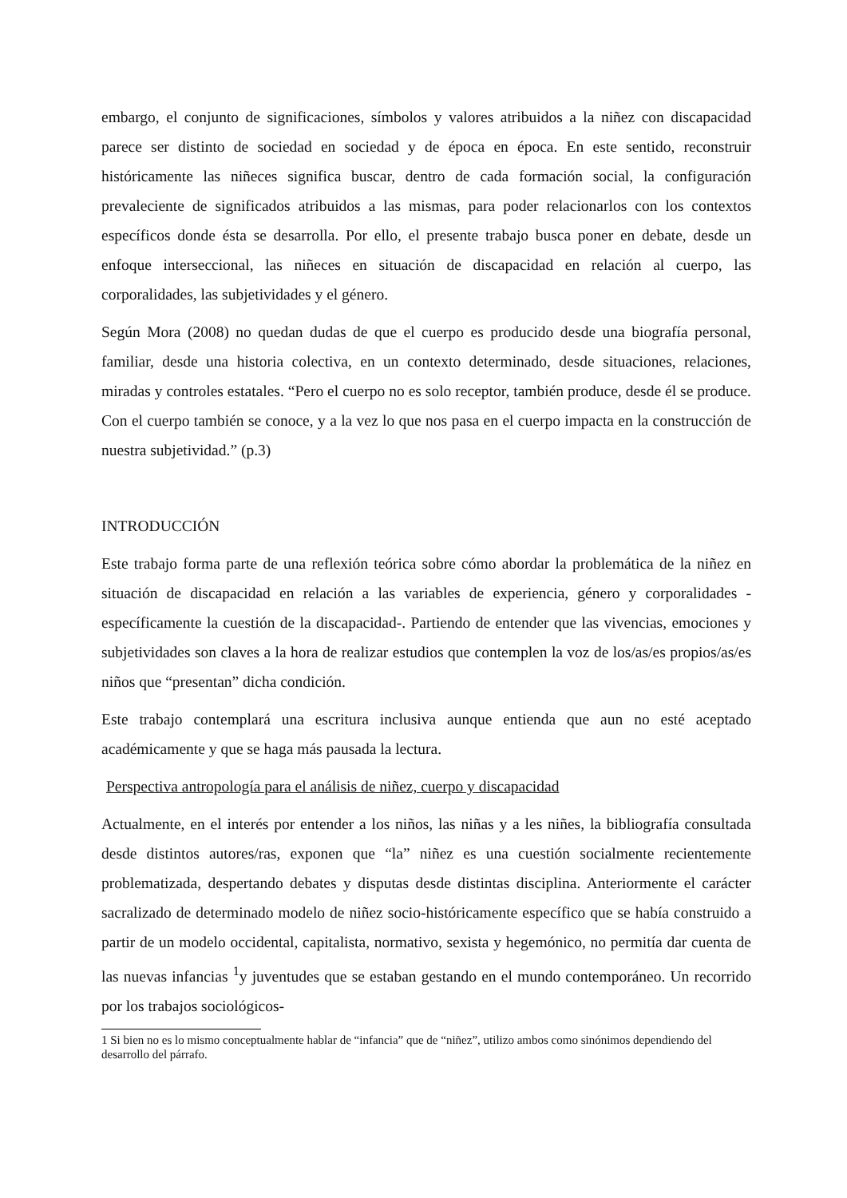embargo, el conjunto de significaciones, símbolos y valores atribuidos a la niñez con discapacidad parece ser distinto de sociedad en sociedad y de época en época. En este sentido, reconstruir históricamente las niñeces significa buscar, dentro de cada formación social, la configuración prevaleciente de significados atribuidos a las mismas, para poder relacionarlos con los contextos específicos donde ésta se desarrolla. Por ello, el presente trabajo busca poner en debate, desde un enfoque interseccional, las niñeces en situación de discapacidad en relación al cuerpo, las corporalidades, las subjetividades y el género.
Según Mora (2008) no quedan dudas de que el cuerpo es producido desde una biografía personal, familiar, desde una historia colectiva, en un contexto determinado, desde situaciones, relaciones, miradas y controles estatales. “Pero el cuerpo no es solo receptor, también produce, desde él se produce. Con el cuerpo también se conoce, y a la vez lo que nos pasa en el cuerpo impacta en la construcción de nuestra subjetividad.” (p.3)
INTRODUCCIÓN
Este trabajo forma parte de una reflexión teórica sobre cómo abordar la problemática de la niñez en situación de discapacidad en relación a las variables de experiencia, género y corporalidades -específicamente la cuestión de la discapacidad-. Partiendo de entender que las vivencias, emociones y subjetividades son claves a la hora de realizar estudios que contemplen la voz de los/as/es propios/as/es niños que “presentan” dicha condición.
Este trabajo contemplará una escritura inclusiva aunque entienda que aun no esté aceptado académicamente y que se haga más pausada la lectura.
Perspectiva antropología para el análisis de niñez, cuerpo y discapacidad
Actualmente, en el interés por entender a los niños, las niñas y a les niñes, la bibliografía consultada desde distintos autores/ras, exponen que “la” niñez es una cuestión socialmente recientemente problematizada, despertando debates y disputas desde distintas disciplina. Anteriormente el carácter sacralizado de determinado modelo de niñez socio-históricamente específico que se había construido a partir de un modelo occidental, capitalista, normativo, sexista y hegemónico, no permitía dar cuenta de las nuevas infancias <sup>1</sup>y juventudes que se estaban gestando en el mundo contemporáneo. Un recorrido por los trabajos sociológicos-
1 Si bien no es lo mismo conceptualmente hablar de “infancia” que de “niñez”, utilizo ambos como sinónimos dependiendo del desarrollo del párrafo.